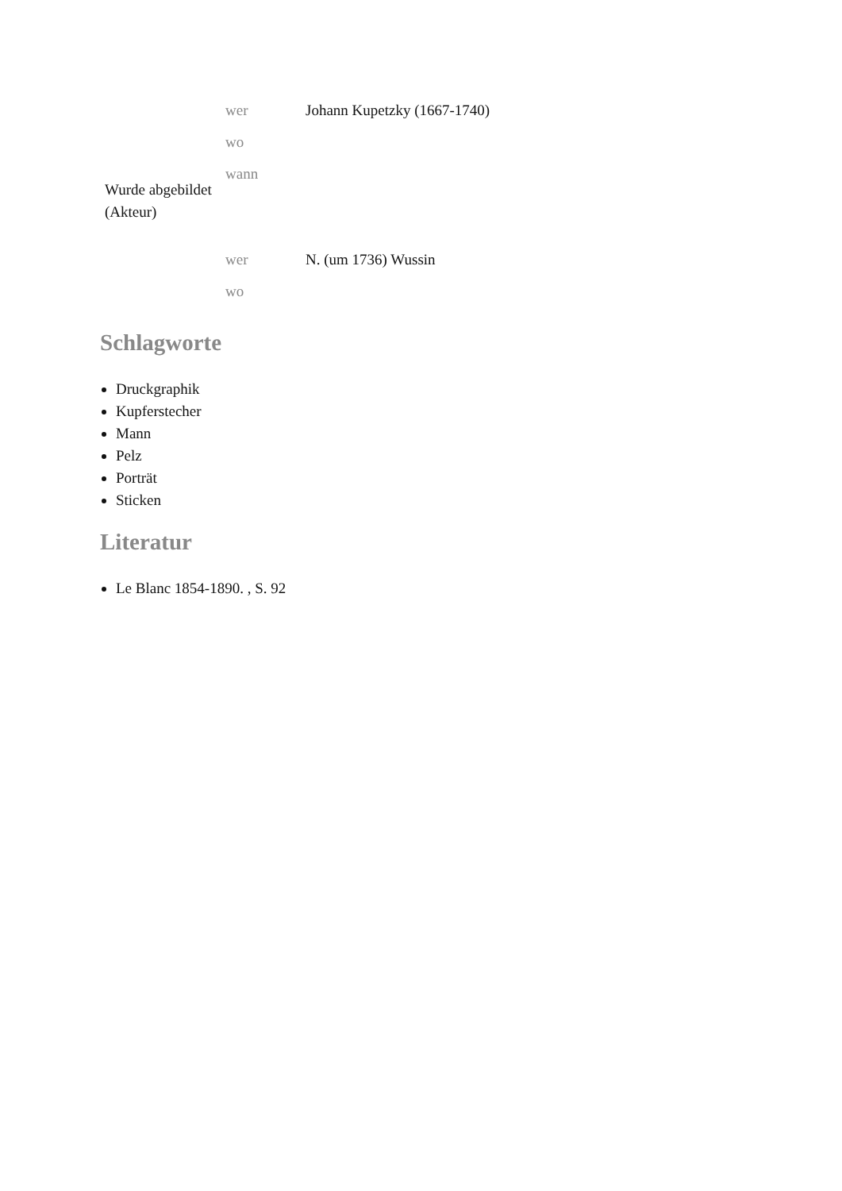| Wurde abgebildet (Akteur) | wer | Johann Kupetzky (1667-1740) |
| | wo | |
| | wann | |
| | wer | N. (um 1736) Wussin |
| | wo | |
Schlagworte
Druckgraphik
Kupferstecher
Mann
Pelz
Porträt
Sticken
Literatur
Le Blanc 1854-1890. , S. 92